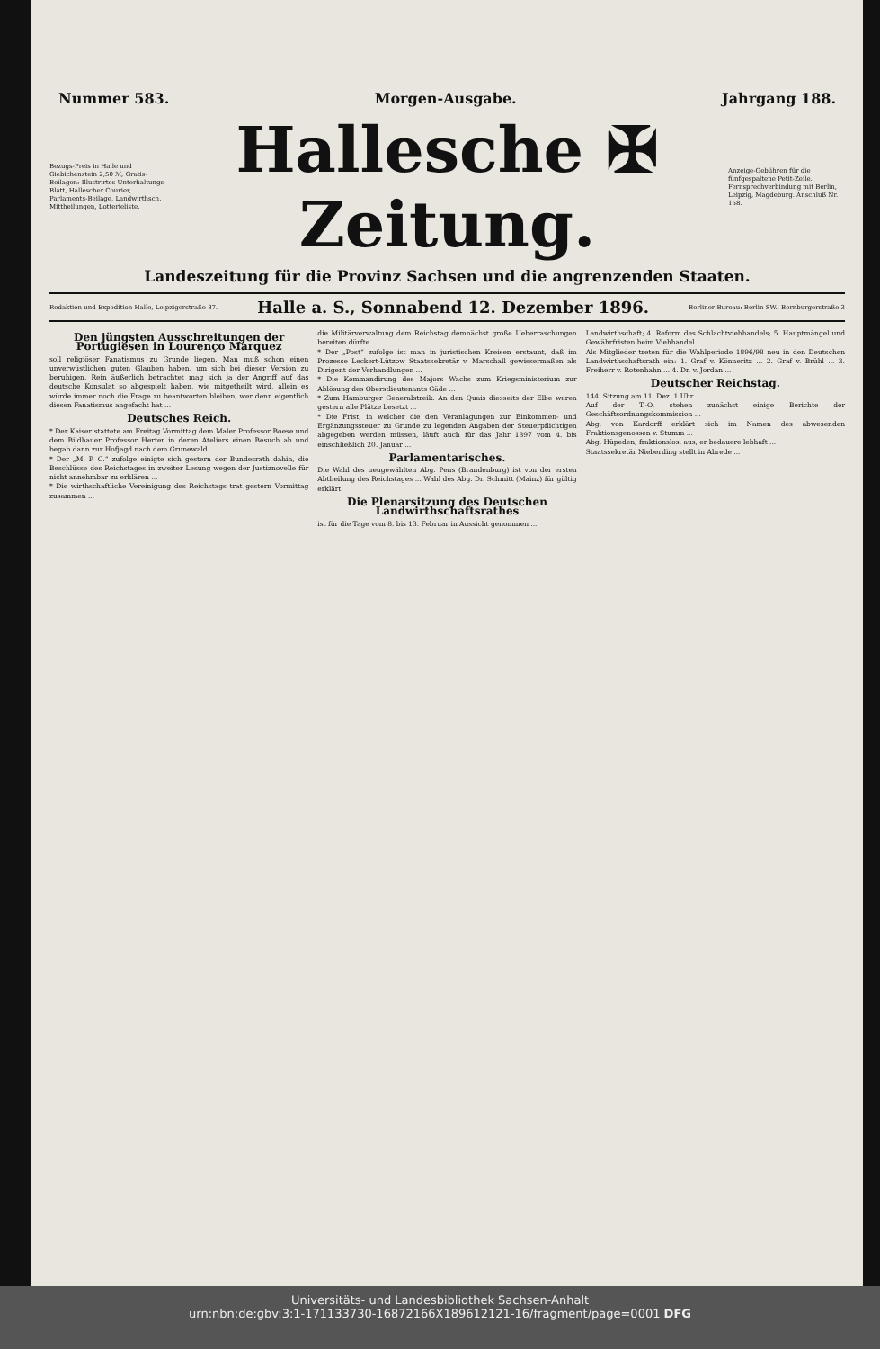Nummer 583. Morgen-Ausgabe. Jahrgang 188.
Bezugs-Preis in Halle und Giebichenstein 2,50 ℳ; Gratis-Beilagen: Illustrirtes Unterhaltungs-Blatt, Hallescher Courier, Parlaments-Beilage, Landwirthsch. Mittheilungen, Lotterieliste.
Hallesche ✠ Zeitung.
Anzeige-Gebühren für die fünfgespaltene Petit-Zeile. Fernsprechverbindung mit Berlin, Leipzig, Magdeburg. Anschluß Nr. 158.
Landeszeitung für die Provinz Sachsen und die angrenzenden Staaten.
Redaktion und Expedition Halle, Leipzigerstraße 87. Halle a. S., Sonnabend 12. Dezember 1896. Berliner Bureau: Berlin SW., Bernburgerstraße 3
Den jüngsten Ausschreitungen der Portugiesen in Lourenço Marquez
soll religiöser Fanatismus zu Grunde liegen. Man muß schon einen unverwüstlichen guten Glauben haben, um sich bei dieser Version zu beruhigen. Rein äußerlich betrachtet mag sich ja der Angriff auf das deutsche Konsulat so abgespielt haben, wie mitgetheilt wird, allein es würde immer noch die Frage zu beantworten bleiben, wer denn eigentlich diesen Fanatismus angefacht hat ...
Deutsches Reich.
* Der Kaiser stattete am Freitag Vormittag dem Maler Professor Boese und dem Bildhauer Professor Herter in deren Ateliers einen Besuch ab und begab dann zur Hofjagd nach dem Grunewald.
* Der „M. P. C.“ zufolge einigte sich gestern der Bundesrath dahin, die Beschlüsse des Reichstages in zweiter Lesung wegen der Justiznovelle für nicht annehmbar zu erklären ...
* Die wirthschaftliche Vereinigung des Reichstags trat gestern Vormittag zusammen ...
die Militärverwaltung dem Reichstag demnächst große Ueberraschungen bereiten dürfte ...
* Der „Post“ zufolge ist man in juristischen Kreisen erstaunt, daß im Prozesse Leckert-Lützow Staatssekretär v. Marschall gewissermaßen als Dirigent der Verhandlungen ...
* Die Kommandirung des Majors Wachs zum Kriegsministerium zur Ablösung des Oberstlieutenants Gäde ...
* Zum Hamburger Generalstreik. An den Quais diesseits der Elbe waren gestern alle Plätze besetzt ...
* Die Frist, in welcher die den Veranlagungen zur Einkommen- und Ergänzungssteuer zu Grunde zu legenden Angaben der Steuerpflichtigen abgegeben werden müssen, läuft auch für das Jahr 1897 vom 4. bis einschließlich 20. Januar ...
Parlamentarisches.
Die Wahl des neugewählten Abg. Pens (Brandenburg) ist von der ersten Abtheilung des Reichstages ... Wahl des Abg. Dr. Schmitt (Mainz) für gültig erklärt.
Die Plenarsitzung des Deutschen Landwirthschaftsrathes
ist für die Tage vom 8. bis 13. Februar in Aussicht genommen ...
Landwirthschaft; 4. Reform des Schlachtviehhandels; 5. Hauptmängel und Gewährfristen beim Viehhandel ...
Als Mitglieder treten für die Wahlperiode 1896/98 neu in den Deutschen Landwirthschaftsrath ein: 1. Graf v. Könneritz ... 2. Graf v. Brühl ... 3. Freiherr v. Rotenhahn ... 4. Dr. v. Jordan ...
Deutscher Reichstag.
144. Sitzung am 11. Dez. 1 Uhr.
Auf der T.-O. stehen zunächst einige Berichte der Geschäftsordnungskommission ...
Abg. von Kardorff erklärt sich im Namen des abwesenden Fraktionsgenossen v. Stumm ...
Abg. Hüpeden, fraktionslos, aus, er bedauere lebhaft ...
Staatssekretär Nieberding stellt in Abrede ...
Universitäts- und Landesbibliothek Sachsen-Anhalt
urn:nbn:de:gbv:3:1-171133730-16872166X189612121-16/fragment/page=0001 DFG